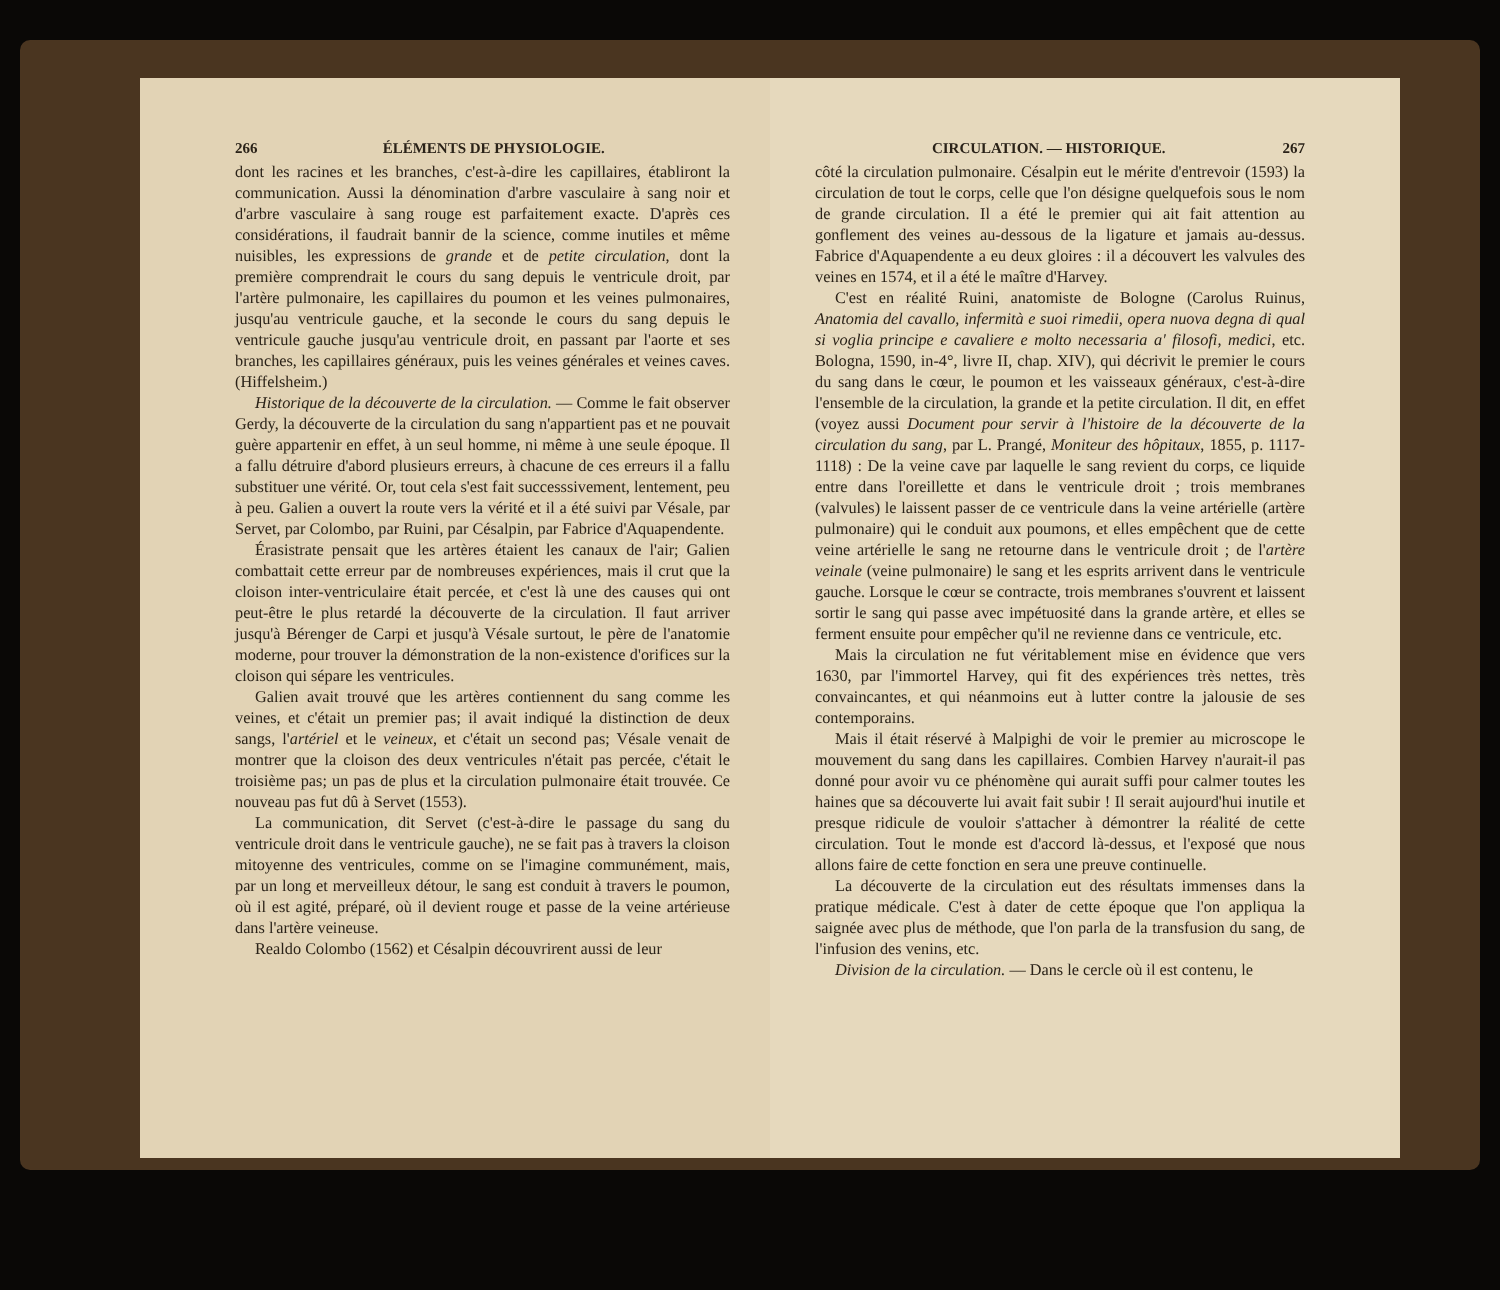266 ÉLÉMENTS DE PHYSIOLOGIE.
dont les racines et les branches, c'est-à-dire les capillaires, établiront la communication. Aussi la dénomination d'arbre vasculaire à sang noir et d'arbre vasculaire à sang rouge est parfaitement exacte. D'après ces considérations, il faudrait bannir de la science, comme inutiles et même nuisibles, les expressions de grande et de petite circulation, dont la première comprendrait le cours du sang depuis le ventricule droit, par l'artère pulmonaire, les capillaires du poumon et les veines pulmonaires, jusqu'au ventricule gauche, et la seconde le cours du sang depuis le ventricule gauche jusqu'au ventricule droit, en passant par l'aorte et ses branches, les capillaires généraux, puis les veines générales et veines caves. (Hiffelsheim.)
Historique de la découverte de la circulation. — Comme le fait observer Gerdy, la découverte de la circulation du sang n'appartient pas et ne pouvait guère appartenir en effet, à un seul homme, ni même à une seule époque. Il a fallu détruire d'abord plusieurs erreurs, à chacune de ces erreurs il a fallu substituer une vérité. Or, tout cela s'est fait successsivement, lentement, peu à peu. Galien a ouvert la route vers la vérité et il a été suivi par Vésale, par Servet, par Colombo, par Ruini, par Césalpin, par Fabrice d'Aquapendente.
Érasistrate pensait que les artères étaient les canaux de l'air; Galien combattait cette erreur par de nombreuses expériences, mais il crut que la cloison inter-ventriculaire était percée, et c'est là une des causes qui ont peut-être le plus retardé la découverte de la circulation. Il faut arriver jusqu'à Bérenger de Carpi et jusqu'à Vésale surtout, le père de l'anatomie moderne, pour trouver la démonstration de la non-existence d'orifices sur la cloison qui sépare les ventricules.
Galien avait trouvé que les artères contiennent du sang comme les veines, et c'était un premier pas; il avait indiqué la distinction de deux sangs, l'artériel et le veineux, et c'était un second pas; Vésale venait de montrer que la cloison des deux ventricules n'était pas percée, c'était le troisième pas; un pas de plus et la circulation pulmonaire était trouvée. Ce nouveau pas fut dû à Servet (1553).
La communication, dit Servet (c'est-à-dire le passage du sang du ventricule droit dans le ventricule gauche), ne se fait pas à travers la cloison mitoyenne des ventricules, comme on se l'imagine communément, mais, par un long et merveilleux détour, le sang est conduit à travers le poumon, où il est agité, préparé, où il devient rouge et passe de la veine artérieuse dans l'artère veineuse.
Realdo Colombo (1562) et Césalpin découvrirent aussi de leur
CIRCULATION. — HISTORIQUE. 267
côté la circulation pulmonaire. Césalpin eut le mérite d'entrevoir (1593) la circulation de tout le corps, celle que l'on désigne quelquefois sous le nom de grande circulation. Il a été le premier qui ait fait attention au gonflement des veines au-dessous de la ligature et jamais au-dessus. Fabrice d'Aquapendente a eu deux gloires : il a découvert les valvules des veines en 1574, et il a été le maître d'Harvey.
C'est en réalité Ruini, anatomiste de Bologne (Carolus Ruinus, Anatomia del cavallo, infermità e suoi rimedii, opera nuova degna di qual si voglia principe e cavaliere e molto necessaria a' filosofi, medici, etc. Bologna, 1590, in-4°, livre II, chap. XIV), qui décrivit le premier le cours du sang dans le cœur, le poumon et les vaisseaux généraux, c'est-à-dire l'ensemble de la circulation, la grande et la petite circulation. Il dit, en effet (voyez aussi Document pour servir à l'histoire de la découverte de la circulation du sang, par L. Prangé, Moniteur des hôpitaux, 1855, p. 1117-1118) : De la veine cave par laquelle le sang revient du corps, ce liquide entre dans l'oreillette et dans le ventricule droit ; trois membranes (valvules) le laissent passer de ce ventricule dans la veine artérielle (artère pulmonaire) qui le conduit aux poumons, et elles empêchent que de cette veine artérielle le sang ne retourne dans le ventricule droit ; de l'artère veinale (veine pulmonaire) le sang et les esprits arrivent dans le ventricule gauche. Lorsque le cœur se contracte, trois membranes s'ouvrent et laissent sortir le sang qui passe avec impétuosité dans la grande artère, et elles se ferment ensuite pour empêcher qu'il ne revienne dans ce ventricule, etc.
Mais la circulation ne fut véritablement mise en évidence que vers 1630, par l'immortel Harvey, qui fit des expériences très nettes, très convaincantes, et qui néanmoins eut à lutter contre la jalousie de ses contemporains.
Mais il était réservé à Malpighi de voir le premier au microscope le mouvement du sang dans les capillaires. Combien Harvey n'aurait-il pas donné pour avoir vu ce phénomène qui aurait suffi pour calmer toutes les haines que sa découverte lui avait fait subir ! Il serait aujourd'hui inutile et presque ridicule de vouloir s'attacher à démontrer la réalité de cette circulation. Tout le monde est d'accord là-dessus, et l'exposé que nous allons faire de cette fonction en sera une preuve continuelle.
La découverte de la circulation eut des résultats immenses dans la pratique médicale. C'est à dater de cette époque que l'on appliqua la saignée avec plus de méthode, que l'on parla de la transfusion du sang, de l'infusion des venins, etc.
Division de la circulation. — Dans le cercle où il est contenu, le